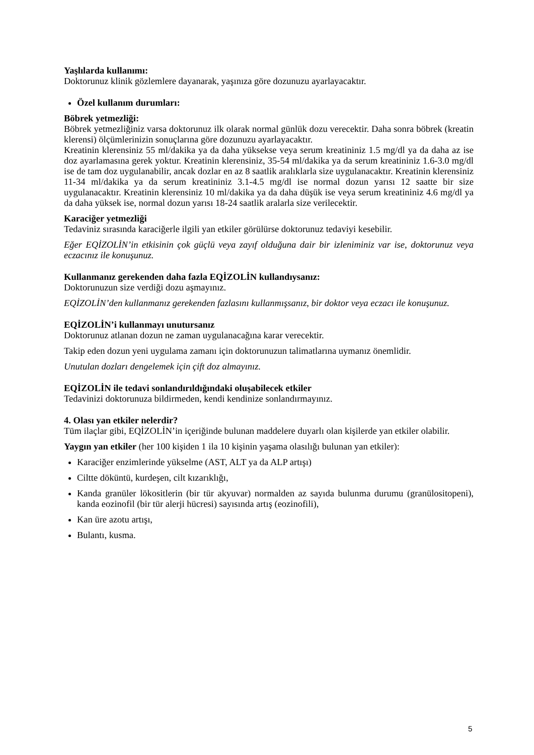Yaşlılarda kullanımı:
Doktorunuz klinik gözlemlere dayanarak, yaşınıza göre dozunuzu ayarlayacaktır.
Özel kullanım durumları:
Böbrek yetmezliği:
Böbrek yetmezliğiniz varsa doktorunuz ilk olarak normal günlük dozu verecektir. Daha sonra böbrek (kreatin klerensi) ölçümlerinizin sonuçlarına göre dozunuzu ayarlayacaktır.
Kreatinin klerensiniz 55 ml/dakika ya da daha yüksekse veya serum kreatininiz 1.5 mg/dl ya da daha az ise doz ayarlamasına gerek yoktur. Kreatinin klerensiniz, 35-54 ml/dakika ya da serum kreatininiz 1.6-3.0 mg/dl ise de tam doz uygulanabilir, ancak dozlar en az 8 saatlik aralıklarla size uygulanacaktır. Kreatinin klerensiniz 11-34 ml/dakika ya da serum kreatininiz 3.1-4.5 mg/dl ise normal dozun yarısı 12 saatte bir size uygulanacaktır. Kreatinin klerensiniz 10 ml/dakika ya da daha düşük ise veya serum kreatininiz 4.6 mg/dl ya da daha yüksek ise, normal dozun yarısı 18-24 saatlik aralarla size verilecektir.
Karaciğer yetmezliği
Tedaviniz sırasında karaciğerle ilgili yan etkiler görülürse doktorunuz tedaviyi kesebilir.
Eğer EQİZOLİN’in etkisinin çok güçlü veya zayıf olduğuna dair bir izleniminiz var ise, doktorunuz veya eczacınız ile konuşunuz.
Kullanmanız gerekenden daha fazla EQİZOLİN kullandıysanız:
Doktorunuzun size verdiği dozu aşmayınız.
EQİZOLİN’den kullanmanız gerekenden fazlasını kullanmışsanız, bir doktor veya eczacı ile konuşunuz.
EQİZOLİN’i kullanmayı unutursanız
Doktorunuz atlanan dozun ne zaman uygulanacağına karar verecektir.
Takip eden dozun yeni uygulama zamanı için doktorunuzun talimatlarına uymanız önemlidir.
Unutulan dozları dengelemek için çift doz almayınız.
EQİZOLİN ile tedavi sonlandırıldığındaki oluşabilecek etkiler
Tedavinizi doktorunuza bildirmeden, kendi kendinize sonlandırmayınız.
4. Olası yan etkiler nelerdir?
Tüm ilaçlar gibi, EQİZOLİN’in içeriğinde bulunan maddelere duyarlı olan kişilerde yan etkiler olabilir.
Yaygın yan etkiler (her 100 kişiden 1 ila 10 kişinin yaşama olasılığı bulunan yan etkiler):
Karaciğer enzimlerinde yükselme (AST, ALT ya da ALP artışı)
Ciltte döküntü, kurdeşen, cilt kızarıklığı,
Kanda granüler lökositlerin (bir tür akyuvar) normalden az sayıda bulunma durumu (granülositopeni), kanda eozinofil (bir tür alerji hücresi) sayısında artış (eozinofili),
Kan üre azotu artışı,
Bulantı, kusma.
5